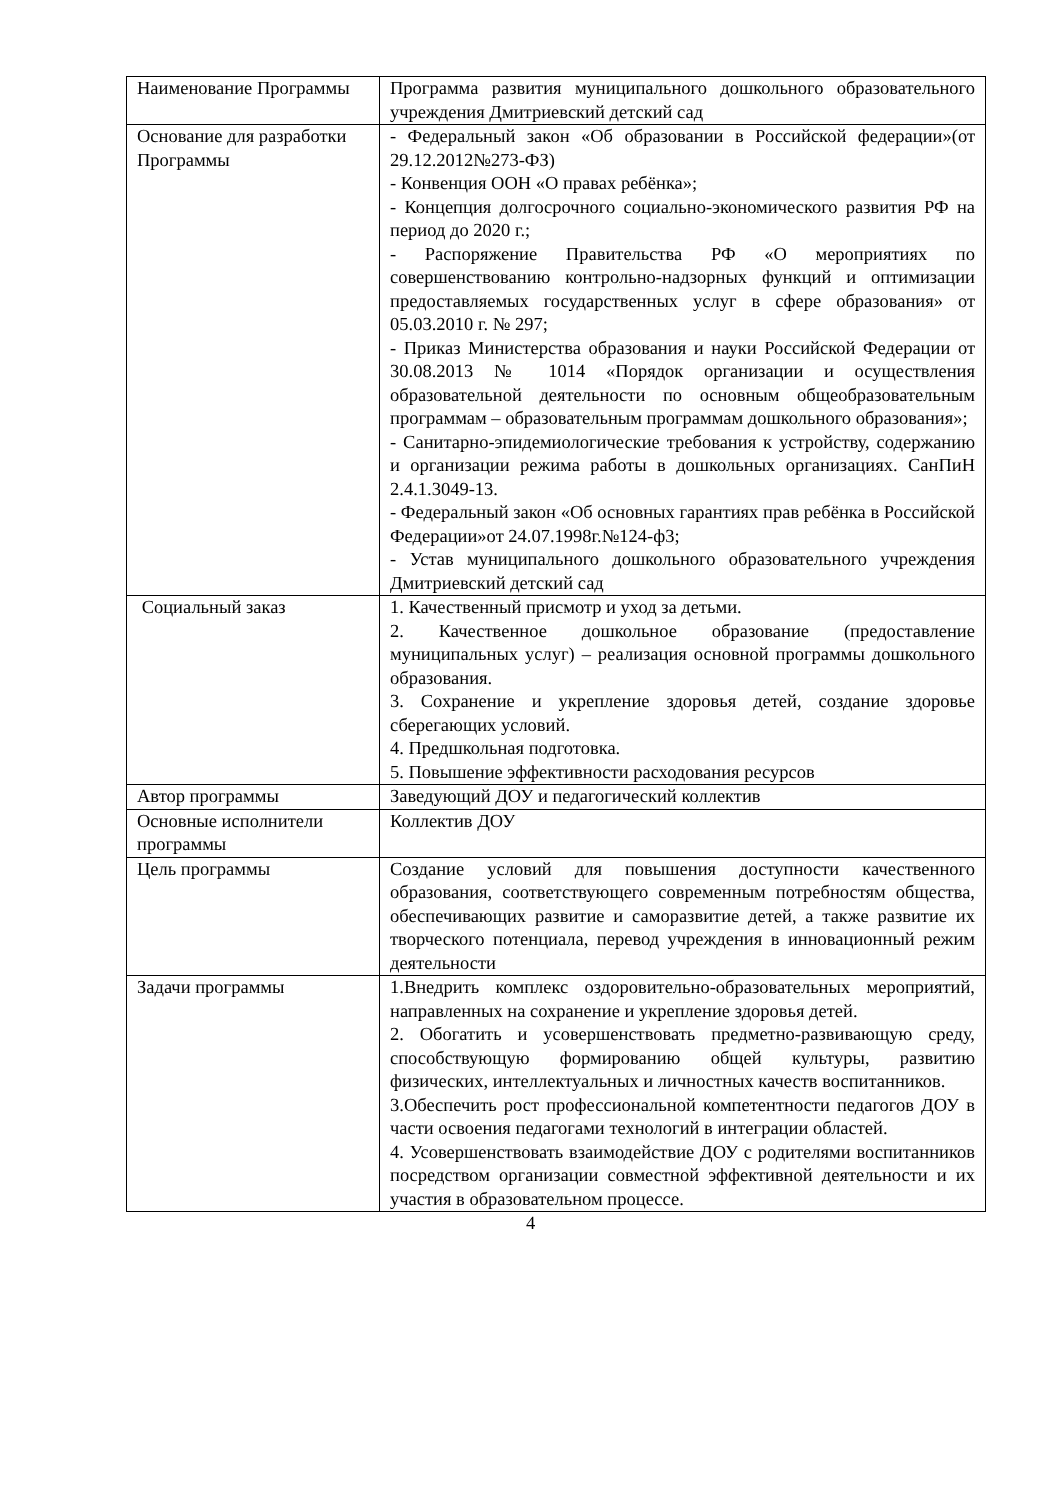| Наименование Программы | Программа развития муниципального дошкольного образовательного учреждения Дмитриевский детский сад |
| Основание для разработки Программы | - Федеральный закон «Об образовании в Российской федерации»(от 29.12.2012№273-ФЗ) - Конвенция ООН «О правах ребёнка»; - Концепция долгосрочного социально-экономического развития РФ на период до 2020 г.; - Распоряжение Правительства РФ «О мероприятиях по совершенствованию контрольно-надзорных функций и оптимизации предоставляемых государственных услуг в сфере образования» от 05.03.2010 г. № 297; - Приказ Министерства образования и науки Российской Федерации от 30.08.2013 № 1014 «Порядок организации и осуществления образовательной деятельности по основным общеобразовательным программам – образовательным программам дошкольного образования»; - Санитарно-эпидемиологические требования к устройству, содержанию и организации режима работы в дошкольных организациях. СанПиН 2.4.1.3049-13. - Федеральный закон «Об основных гарантиях прав ребёнка в Российской Федерации»от 24.07.1998г.№124-ф3; - Устав муниципального дошкольного образовательного учреждения Дмитриевский детский сад |
| Социальный заказ | 1. Качественный присмотр и уход за детьми. 2. Качественное дошкольное образование (предоставление муниципальных услуг) – реализация основной программы дошкольного образования. 3. Сохранение и укрепление здоровья детей, создание здоровье сберегающих условий. 4. Предшкольная подготовка. 5. Повышение эффективности расходования ресурсов |
| Автор программы | Заведующий ДОУ и педагогический коллектив |
| Основные исполнители программы | Коллектив ДОУ |
| Цель программы | Создание условий для повышения доступности качественного образования, соответствующего современным потребностям общества, обеспечивающих развитие и саморазвитие детей, а также развитие их творческого потенциала, перевод учреждения в инновационный режим деятельности |
| Задачи программы | 1.Внедрить комплекс оздоровительно-образовательных мероприятий, направленных на сохранение и укрепление здоровья детей. 2. Обогатить и усовершенствовать предметно-развивающую среду, способствующую формированию общей культуры, развитию физических, интеллектуальных и личностных качеств воспитанников. 3.Обеспечить рост профессиональной компетентности педагогов ДОУ в части освоения педагогами технологий в интеграции областей. 4. Усовершенствовать взаимодействие ДОУ с родителями воспитанников посредством организации совместной эффективной деятельности и их участия в образовательном процессе. |
4